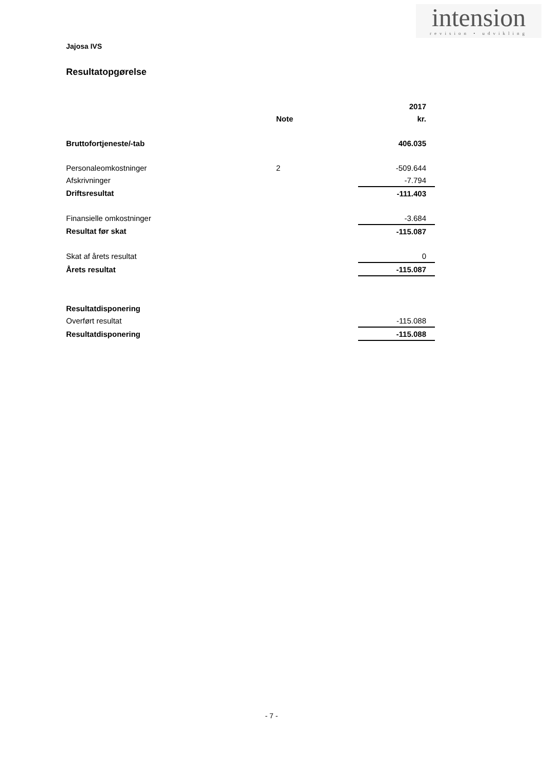intension
revision • udvikling
Jajosa IVS
Resultatopgørelse
| | | 2017 |
| --- | --- | --- |
| | Note | kr. |
| Bruttofortjeneste/-tab | | 406.035 |
| Personaleomkostninger | 2 | -509.644 |
| Afskrivninger | | -7.794 |
| Driftsresultat | | -111.403 |
| Finansielle omkostninger | | -3.684 |
| Resultat før skat | | -115.087 |
| Skat af årets resultat | | 0 |
| Årets resultat | | -115.087 |
| Resultatdisponering | | |
| Overført resultat | | -115.088 |
| Resultatdisponering | | -115.088 |
- 7 -